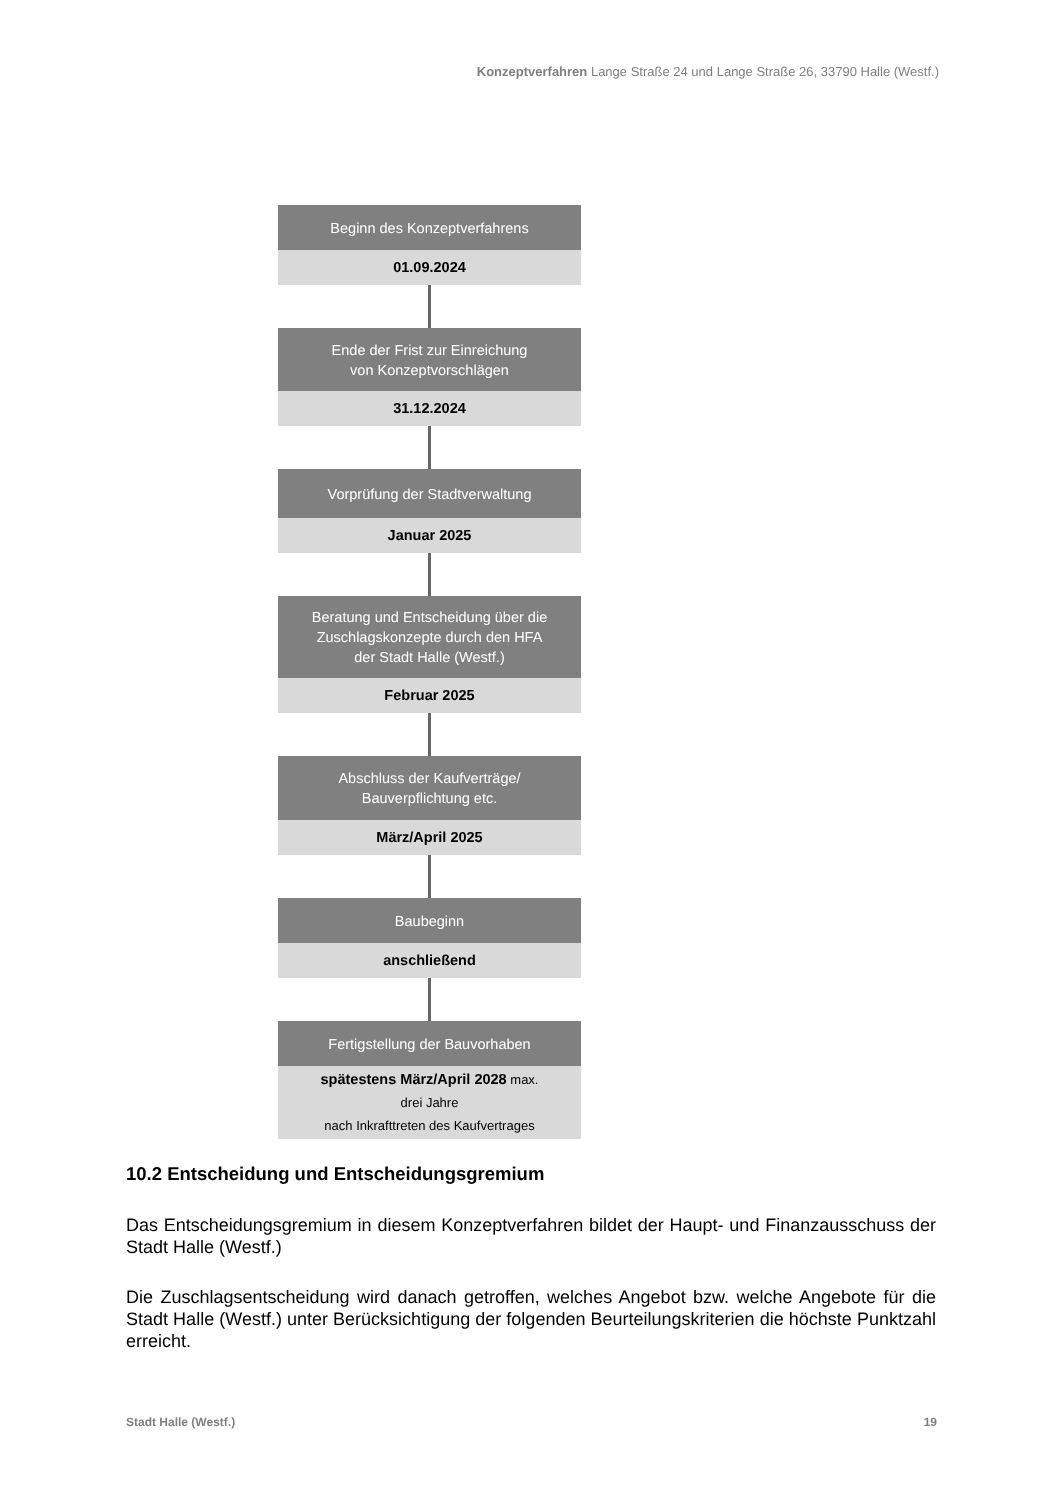Konzeptverfahren Lange Straße 24 und Lange Straße 26, 33790 Halle (Westf.)
Beginn des Konzeptverfahrens
01.09.2024
Ende der Frist zur Einreichung
von Konzeptvorschlägen
31.12.2024
Vorprüfung der Stadtverwaltung
Januar 2025
Beratung und Entscheidung über die
Zuschlagskonzepte durch den HFA
der Stadt Halle (Westf.)
Februar 2025
Abschluss der Kaufverträge/
Bauverpflichtung etc.
März/April 2025
Baubeginn
anschließend
Fertigstellung der Bauvorhaben
spätestens März/April 2028 max.
drei Jahre
nach Inkrafttreten des Kaufvertrages
10.2 Entscheidung und Entscheidungsgremium
Das Entscheidungsgremium in diesem Konzeptverfahren bildet der Haupt- und Finanzausschuss der Stadt Halle (Westf.)
Die Zuschlagsentscheidung wird danach getroffen, welches Angebot bzw. welche Angebote für die Stadt Halle (Westf.) unter Berücksichtigung der folgenden Beurteilungskriterien die höchste Punktzahl erreicht.
Stadt Halle (Westf.) 19